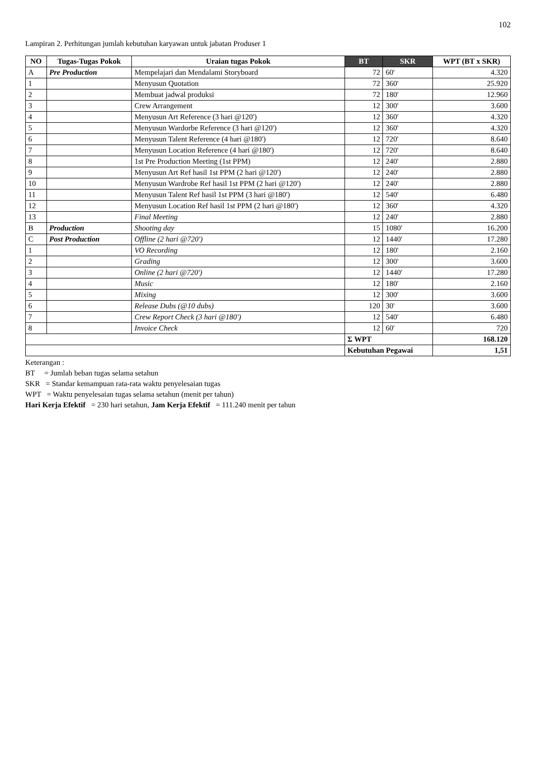102
Lampiran 2. Perhitungan jumlah kebutuhan karyawan untuk jabatan Produser 1
| NO | Tugas-Tugas Pokok | Uraian tugas Pokok | BT | SKR | WPT (BT x SKR) |
| --- | --- | --- | --- | --- | --- |
| A | Pre Production | Mempelajari dan Mendalami Storyboard | 72 | 60' | 4.320 |
| 1 | | Menyusun Quotation | 72 | 360' | 25.920 |
| 2 | | Membuat jadwal produksi | 72 | 180' | 12.960 |
| 3 | | Crew Arrangement | 12 | 300' | 3.600 |
| 4 | | Menyusun Art Reference (3 hari @120') | 12 | 360' | 4.320 |
| 5 | | Menyusun Wardorbe Reference (3 hari @120') | 12 | 360' | 4.320 |
| 6 | | Menyusun Talent Reference (4 hari @180') | 12 | 720' | 8.640 |
| 7 | | Menyusun Location Reference (4 hari @180') | 12 | 720' | 8.640 |
| 8 | | 1st Pre Production Meeting (1st PPM) | 12 | 240' | 2.880 |
| 9 | | Menyusun Art Ref hasil 1st PPM (2 hari @120') | 12 | 240' | 2.880 |
| 10 | | Menyusun Wardrobe Ref hasil 1st PPM (2 hari @120') | 12 | 240' | 2.880 |
| 11 | | Menyusun Talent Ref hasil 1st PPM (3 hari @180') | 12 | 540' | 6.480 |
| 12 | | Menyusun Location Ref hasil 1st PPM (2 hari @180') | 12 | 360' | 4.320 |
| 13 | | Final Meeting | 12 | 240' | 2.880 |
| B | Production | Shooting day | 15 | 1080' | 16.200 |
| C | Post Production | Offline (2 hari @720') | 12 | 1440' | 17.280 |
| 1 | | VO Recording | 12 | 180' | 2.160 |
| 2 | | Grading | 12 | 300' | 3.600 |
| 3 | | Online (2 hari @720') | 12 | 1440' | 17.280 |
| 4 | | Music | 12 | 180' | 2.160 |
| 5 | | Mixing | 12 | 300' | 3.600 |
| 6 | | Release Dubs (@10 dubs) | 120 | 30' | 3.600 |
| 7 | | Crew Report Check (3 hari @180') | 12 | 540' | 6.480 |
| 8 | | Invoice Check | 12 | 60' | 720 |
| | | | Σ WPT | | 168.120 |
| | | | Kebutuhan Pegawai | | 1,51 |
Keterangan :
BT = Jumlah beban tugas selama setahun
SKR = Standar kemampuan rata-rata waktu penyelesaian tugas
WPT = Waktu penyelesaian tugas selama setahun (menit per tahun)
Hari Kerja Efektif = 230 hari setahun, Jam Kerja Efektif = 111.240 menit per tahun